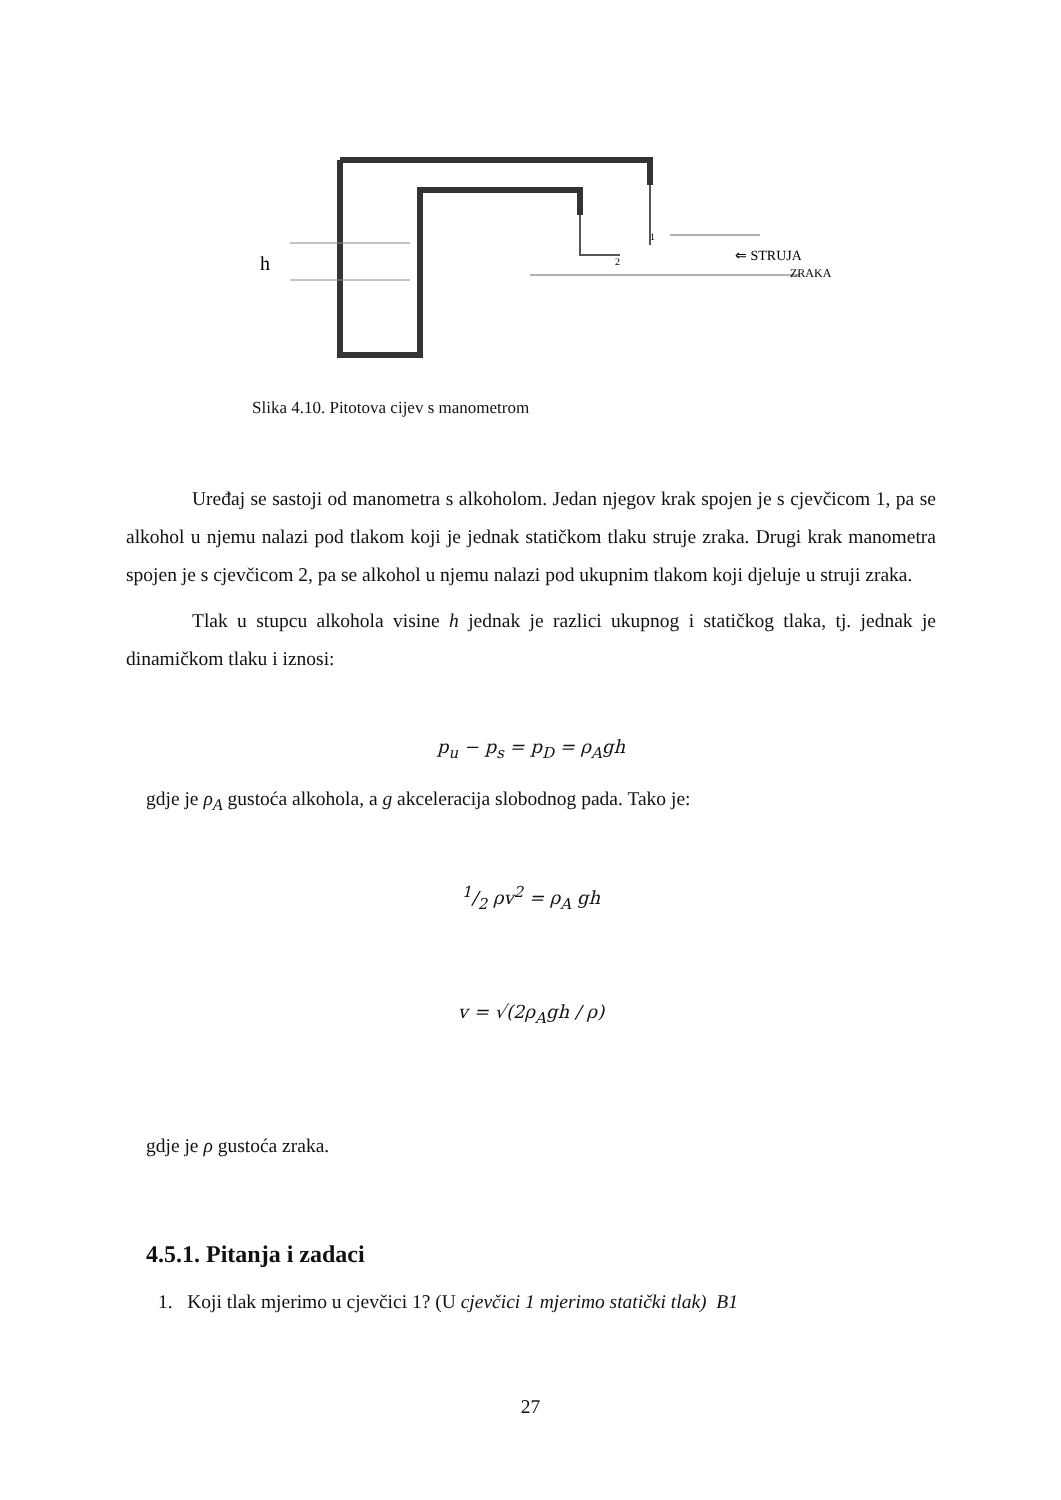h
2
1
⇐ STRUJA
ZRAKA
Slika 4.10. Pitotova cijev s manometrom
Uređaj se sastoji od manometra s alkoholom. Jedan njegov krak spojen je s cjevčicom 1, pa se alkohol u njemu nalazi pod tlakom koji je jednak statičkom tlaku struje zraka. Drugi krak manometra spojen je s cjevčicom 2, pa se alkohol u njemu nalazi pod ukupnim tlakom koji djeluje u struji zraka.
Tlak u stupcu alkohola visine h jednak je razlici ukupnog i statičkog tlaka, tj. jednak je dinamičkom tlaku i iznosi:
p<sub>u</sub> − p<sub>s</sub> = p<sub>D</sub> = ρ<sub>A</sub>gh
gdje je ρ<sub>A</sub> gustoća alkohola, a g akceleracija slobodnog pada. Tako je:
1/2 ρv<sup>2</sup> = ρ<sub>A</sub> gh
v = √(2ρ<sub>A</sub>gh / ρ)
gdje je ρ gustoća zraka.
4.5.1. Pitanja i zadaci
1. Koji tlak mjerimo u cjevčici 1? (U cjevčici 1 mjerimo statički tlak) B1
27